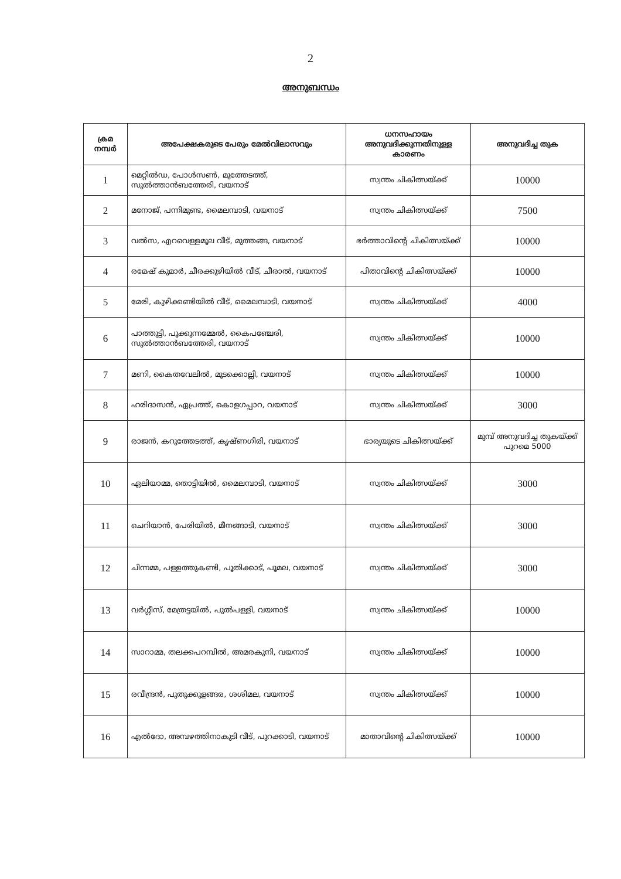2
അനുബന്ധം
| ക്രമ നമ്പർ | അപേക്ഷകരുടെ പേരും മേൽവിലാസവും | ധനസഹായം അനുവദിക്കുന്നതിനുള്ള കാരണം | അനുവദിച്ച തുക |
| --- | --- | --- | --- |
| 1 | മെറ്റിൽഡ, പോൾസൺ, മുത്തേടത്ത്, സുൽത്താൻബത്തേരി, വയനാട് | സ്വന്തം ചികിത്സയ്ക്ക് | 10000 |
| 2 | മനോജ്, പന്നിമുണ്ട, മൈലമ്പാടി, വയനാട് | സ്വന്തം ചികിത്സയ്ക്ക് | 7500 |
| 3 | വൽസ, എറവെള്ളമൂല വീട്, മുത്തങ്ങ, വയനാട് | ഭർത്താവിന്റെ ചികിത്സയ്ക്ക് | 10000 |
| 4 | രമേഷ് കുമാർ, ചീരക്കുഴിയിൽ വീട്, ചീരാൽ, വയനാട് | പിതാവിന്റെ ചികിത്സയ്ക്ക് | 10000 |
| 5 | മേരി, കുഴിക്കണ്ടിയിൽ വീട്, മൈലമ്പാടി, വയനാട് | സ്വന്തം ചികിത്സയ്ക്ക് | 4000 |
| 6 | പാത്തുട്ടി, പൂക്കുന്നമ്മേൽ, കൈപഞ്ചേരി, സുൽത്താൻബത്തേരി, വയനാട് | സ്വന്തം ചികിത്സയ്ക്ക് | 10000 |
| 7 | മണി, കൈതവേലിൽ, മൂടക്കൊല്ലി, വയനാട് | സ്വന്തം ചികിത്സയ്ക്ക് | 10000 |
| 8 | ഹരിദാസൻ, ഏപ്രത്ത്, കൊളഗപ്പാറ, വയനാട് | സ്വന്തം ചികിത്സയ്ക്ക് | 3000 |
| 9 | രാജൻ, കറുത്തേടത്ത്, കൃഷ്ണഗിരി, വയനാട് | ഭാര്യയുടെ ചികിത്സയ്ക്ക് | മുമ്പ് അനുവദിച്ച തുകയ്ക്ക് പുറമെ 5000 |
| 10 | ഏലിയാമ്മ, തൊട്ടിയിൽ, മൈലമ്പാടി, വയനാട് | സ്വന്തം ചികിത്സയ്ക്ക് | 3000 |
| 11 | ചെറിയാൻ, പേരിയിൽ, മീനങ്ങാടി, വയനാട് | സ്വന്തം ചികിത്സയ്ക്ക് | 3000 |
| 12 | ചിന്നമ്മ, പള്ളത്തുകണ്ടി, പൂതിക്കാട്, പൂമല, വയനാട് | സ്വന്തം ചികിത്സയ്ക്ക് | 3000 |
| 13 | വർഗ്ഗീസ്, മേത്രട്ടയിൽ, പുൽപള്ളി, വയനാട് | സ്വന്തം ചികിത്സയ്ക്ക് | 10000 |
| 14 | സാറാമ്മ, തലക്കപറമ്പിൽ, അമരകുനി, വയനാട് | സ്വന്തം ചികിത്സയ്ക്ക് | 10000 |
| 15 | രവീന്ദ്രൻ, പുതുക്കുളങ്ങര, ശശിമല, വയനാട് | സ്വന്തം ചികിത്സയ്ക്ക് | 10000 |
| 16 | എൽദോ, അമ്പഴത്തിനാകുടി വീട്, പുറക്കാടി, വയനാട് | മാതാവിന്റെ ചികിത്സയ്ക്ക് | 10000 |